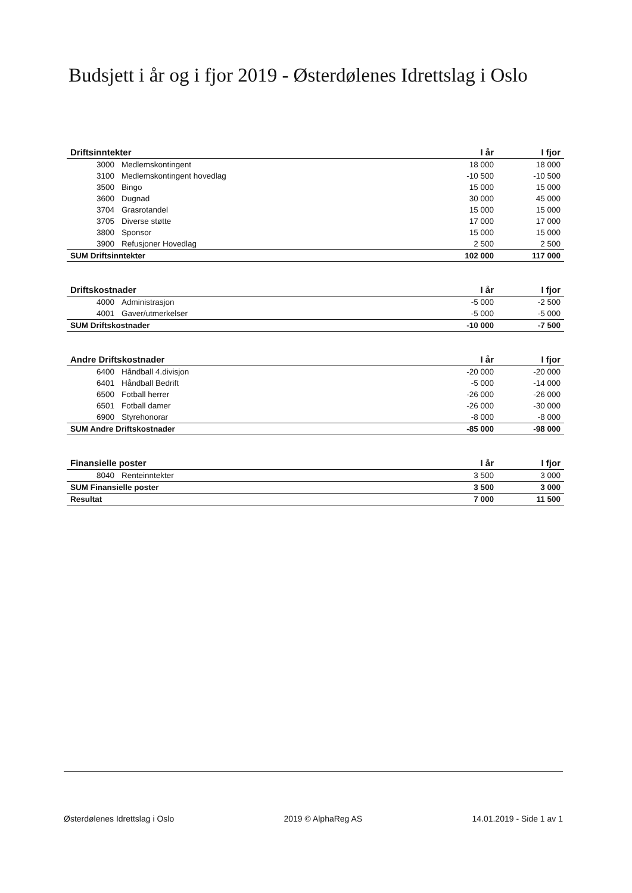Budsjett i år og i fjor 2019 - Østerdølenes Idrettslag i Oslo
| Driftsinntekter | | I år | I fjor |
| --- | --- | --- | --- |
| 3000 | Medlemskontingent | 18 000 | 18 000 |
| 3100 | Medlemskontingent hovedlag | -10 500 | -10 500 |
| 3500 | Bingo | 15 000 | 15 000 |
| 3600 | Dugnad | 30 000 | 45 000 |
| 3704 | Grasrotandel | 15 000 | 15 000 |
| 3705 | Diverse støtte | 17 000 | 17 000 |
| 3800 | Sponsor | 15 000 | 15 000 |
| 3900 | Refusjoner Hovedlag | 2 500 | 2 500 |
| SUM Driftsinntekter | | 102 000 | 117 000 |
| Driftskostnader | | I år | I fjor |
| --- | --- | --- | --- |
| 4000 | Administrasjon | -5 000 | -2 500 |
| 4001 | Gaver/utmerkelser | -5 000 | -5 000 |
| SUM Driftskostnader | | -10 000 | -7 500 |
| Andre Driftskostnader | | I år | I fjor |
| --- | --- | --- | --- |
| 6400 | Håndball 4.divisjon | -20 000 | -20 000 |
| 6401 | Håndball Bedrift | -5 000 | -14 000 |
| 6500 | Fotball herrer | -26 000 | -26 000 |
| 6501 | Fotball damer | -26 000 | -30 000 |
| 6900 | Styrehonorar | -8 000 | -8 000 |
| SUM Andre Driftskostnader | | -85 000 | -98 000 |
| Finansielle poster | | I år | I fjor |
| --- | --- | --- | --- |
| 8040 | Renteinntekter | 3 500 | 3 000 |
| SUM Finansielle poster | | 3 500 | 3 000 |
| Resultat | | 7 000 | 11 500 |
Østerdølenes Idrettslag i Oslo 2019 © AlphaReg AS 14.01.2019 - Side 1 av 1